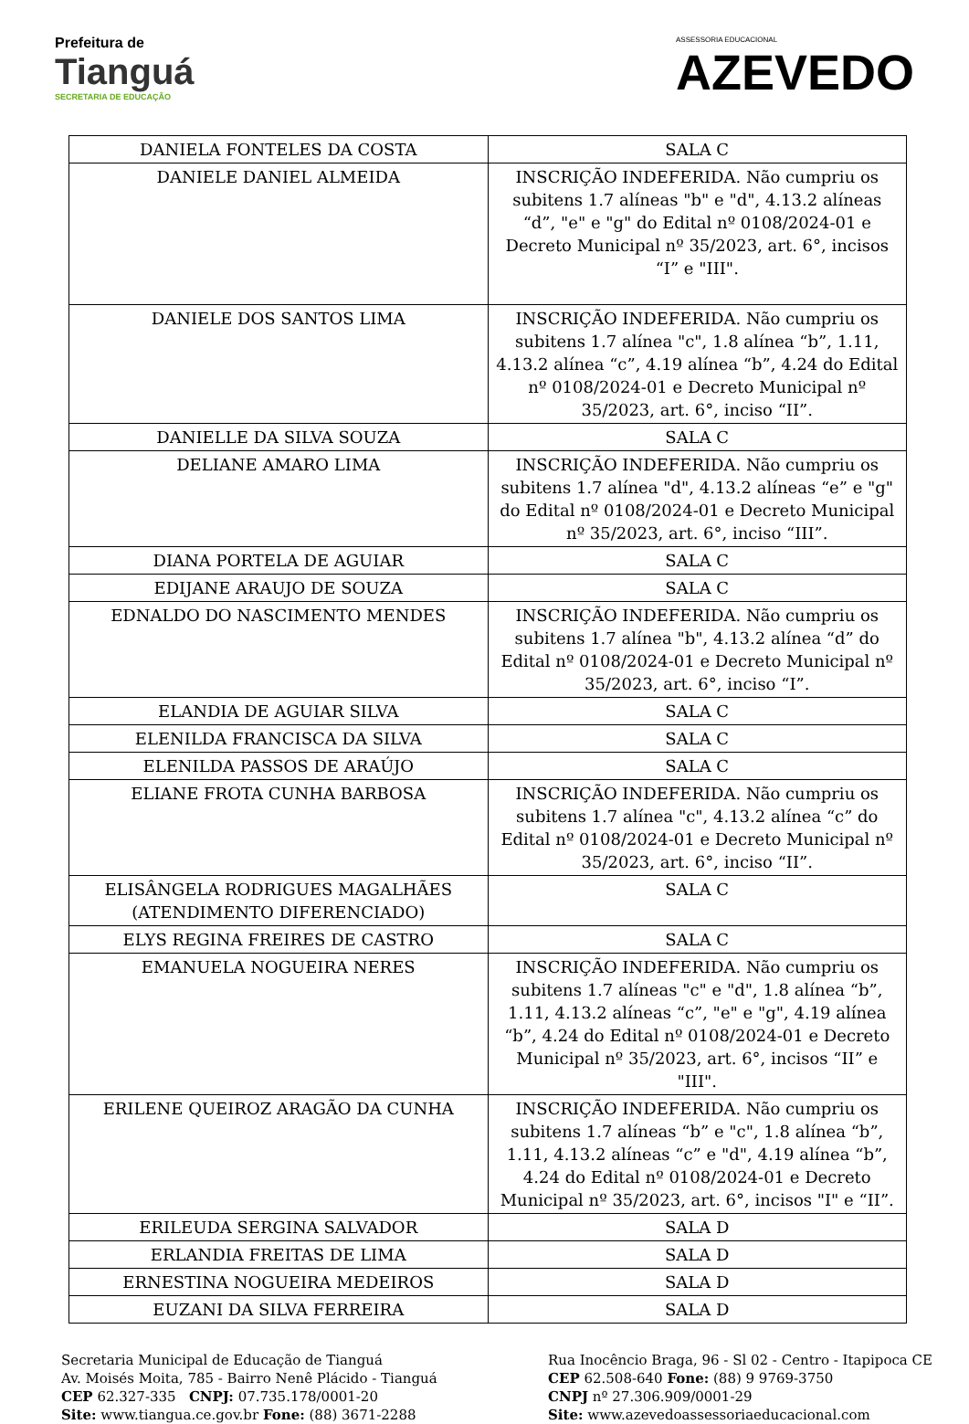Prefeitura de
Tianguá
SECRETARIA DE EDUCAÇÃO
ASSESSORIA EDUCACIONAL
AZEVEDO
| DANIELA FONTELES DA COSTA | SALA C |
| DANIELE DANIEL ALMEIDA | INSCRIÇÃO INDEFERIDA. Não cumpriu os subitens 1.7 alíneas "b" e "d", 4.13.2 alíneas “d”, "e" e "g" do Edital nº 0108/2024-01 e Decreto Municipal nº 35/2023, art. 6°, incisos “I” e "III". |
| DANIELE DOS SANTOS LIMA | INSCRIÇÃO INDEFERIDA. Não cumpriu os subitens 1.7 alínea "c", 1.8 alínea “b”, 1.11, 4.13.2 alínea “c”, 4.19 alínea “b”, 4.24 do Edital nº 0108/2024-01 e Decreto Municipal nº 35/2023, art. 6°, inciso “II”. |
| DANIELLE DA SILVA SOUZA | SALA C |
| DELIANE AMARO LIMA | INSCRIÇÃO INDEFERIDA. Não cumpriu os subitens 1.7 alínea "d", 4.13.2 alíneas “e” e "g" do Edital nº 0108/2024-01 e Decreto Municipal nº 35/2023, art. 6°, inciso “III”. |
| DIANA PORTELA DE AGUIAR | SALA C |
| EDIJANE ARAUJO DE SOUZA | SALA C |
| EDNALDO DO NASCIMENTO MENDES | INSCRIÇÃO INDEFERIDA. Não cumpriu os subitens 1.7 alínea "b", 4.13.2 alínea “d” do Edital nº 0108/2024-01 e Decreto Municipal nº 35/2023, art. 6°, inciso “I”. |
| ELANDIA DE AGUIAR SILVA | SALA C |
| ELENILDA FRANCISCA DA SILVA | SALA C |
| ELENILDA PASSOS DE ARAÚJO | SALA C |
| ELIANE FROTA CUNHA BARBOSA | INSCRIÇÃO INDEFERIDA. Não cumpriu os subitens 1.7 alínea "c", 4.13.2 alínea “c” do Edital nº 0108/2024-01 e Decreto Municipal nº 35/2023, art. 6°, inciso “II”. |
| ELISÂNGELA RODRIGUES MAGALHÃES (ATENDIMENTO DIFERENCIADO) | SALA C |
| ELYS REGINA FREIRES DE CASTRO | SALA C |
| EMANUELA NOGUEIRA NERES | INSCRIÇÃO INDEFERIDA. Não cumpriu os subitens 1.7 alíneas "c" e "d", 1.8 alínea “b”, 1.11, 4.13.2 alíneas “c”, "e" e "g", 4.19 alínea “b”, 4.24 do Edital nº 0108/2024-01 e Decreto Municipal nº 35/2023, art. 6°, incisos “II” e "III". |
| ERILENE QUEIROZ ARAGÃO DA CUNHA | INSCRIÇÃO INDEFERIDA. Não cumpriu os subitens 1.7 alíneas “b” e "c", 1.8 alínea “b”, 1.11, 4.13.2 alíneas “c” e "d", 4.19 alínea “b”, 4.24 do Edital nº 0108/2024-01 e Decreto Municipal nº 35/2023, art. 6°, incisos "I" e “II”. |
| ERILEUDA SERGINA SALVADOR | SALA D |
| ERLANDIA FREITAS DE LIMA | SALA D |
| ERNESTINA NOGUEIRA MEDEIROS | SALA D |
| EUZANI DA SILVA FERREIRA | SALA D |
Secretaria Municipal de Educação de Tianguá
Av. Moisés Moita, 785 - Bairro Nenê Plácido - Tianguá
CEP 62.327-335 CNPJ: 07.735.178/0001-20
Site: www.tiangua.ce.gov.br Fone: (88) 3671-2288
Rua Inocêncio Braga, 96 - Sl 02 - Centro - Itapipoca CE
CEP 62.508-640 Fone: (88) 9 9769-3750
CNPJ nº 27.306.909/0001-29
Site: www.azevedoassessoriaeducacional.com